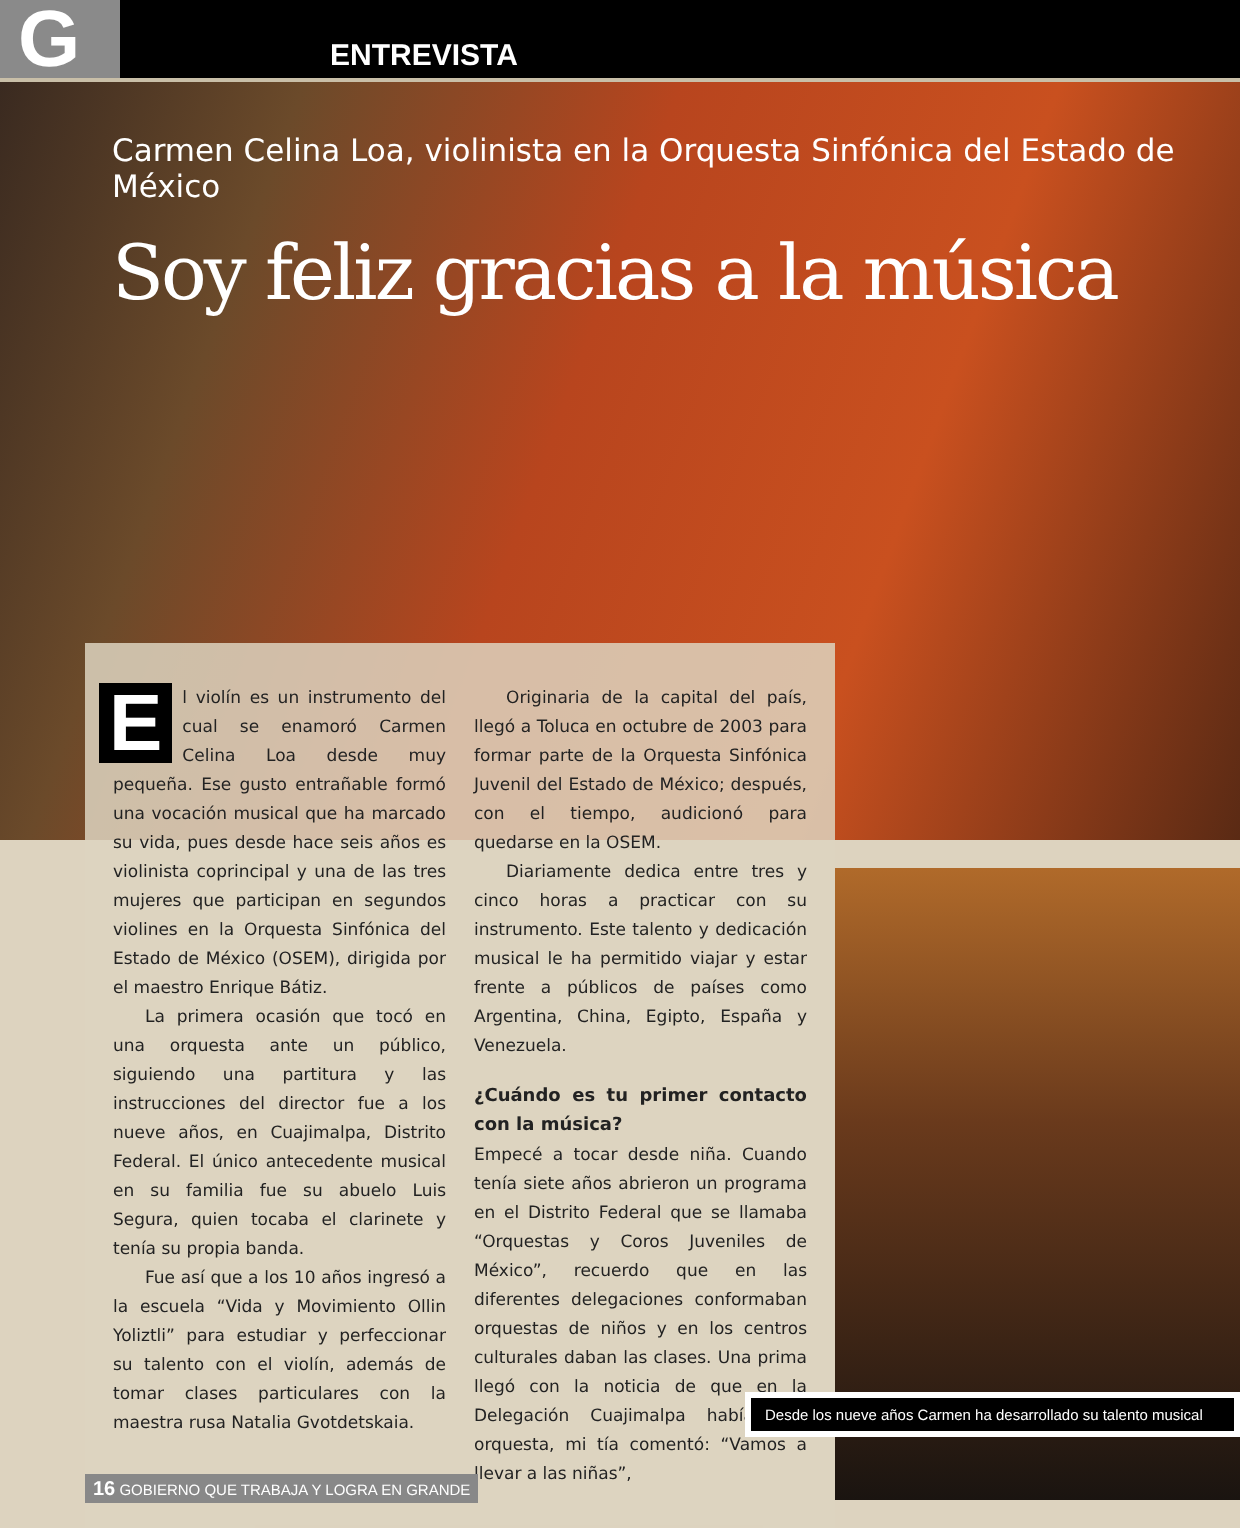G
ENTREVISTA
Carmen Celina Loa, violinista en la Orquesta Sinfónica del Estado de México
Soy feliz gracias a la música
El violín es un instrumento del cual se enamoró Carmen Celina Loa desde muy pequeña. Ese gusto entrañable formó una vocación musical que ha marcado su vida, pues desde hace seis años es violinista coprincipal y una de las tres mujeres que participan en segundos violines en la Orquesta Sinfónica del Estado de México (OSEM), dirigida por el maestro Enrique Bátiz.
La primera ocasión que tocó en una orquesta ante un público, siguiendo una partitura y las instrucciones del director fue a los nueve años, en Cuajimalpa, Distrito Federal. El único antecedente musical en su familia fue su abuelo Luis Segura, quien tocaba el clarinete y tenía su propia banda.
Fue así que a los 10 años ingresó a la escuela “Vida y Movimiento Ollin Yoliztli” para estudiar y perfeccionar su talento con el violín, además de tomar clases particulares con la maestra rusa Natalia Gvotdetskaia.
Originaria de la capital del país, llegó a Toluca en octubre de 2003 para formar parte de la Orquesta Sinfónica Juvenil del Estado de México; después, con el tiempo, audicionó para quedarse en la OSEM.
Diariamente dedica entre tres y cinco horas a practicar con su instrumento. Este talento y dedicación musical le ha permitido viajar y estar frente a públicos de países como Argentina, China, Egipto, España y Venezuela.
¿Cuándo es tu primer contacto con la música?
Empecé a tocar desde niña. Cuando tenía siete años abrieron un programa en el Distrito Federal que se llamaba “Orquestas y Coros Juveniles de México”, recuerdo que en las diferentes delegaciones conformaban orquestas de niños y en los centros culturales daban las clases. Una prima llegó con la noticia de que en la Delegación Cuajimalpa había una orquesta, mi tía comentó: “Vamos a llevar a las niñas”,
Desde los nueve años Carmen ha desarrollado su talento musical
16 GOBIERNO QUE TRABAJA Y LOGRA EN GRANDE